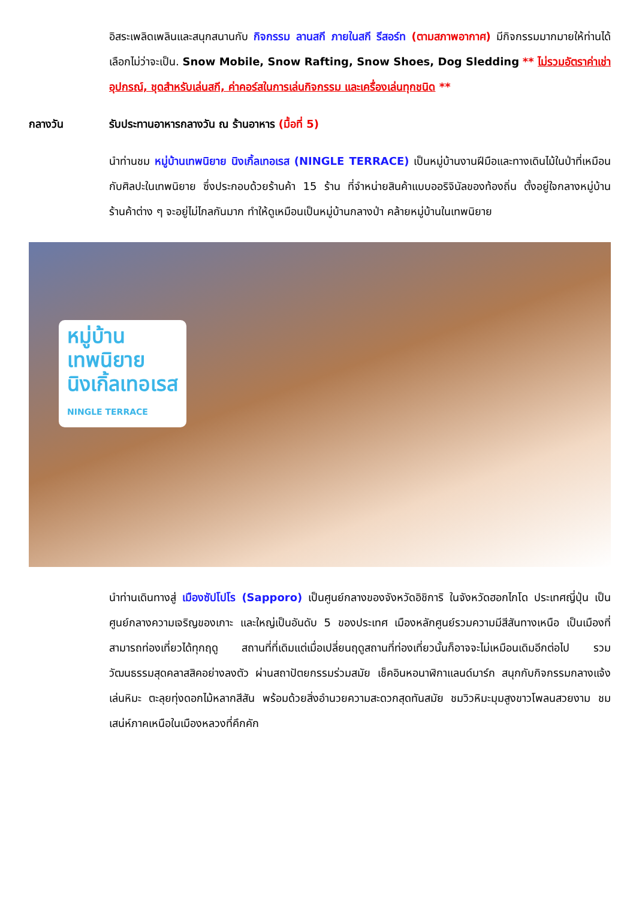อิสระเพลิดเพลินและสนุกสนานกับ กิจกรรม ลานสกี ภายในสกี รีสอร์ท (ตามสภาพอากาศ) มีกิจกรรมมากมายให้ท่านได้เลือกไม่ว่าจะเป็น. Snow Mobile, Snow Rafting, Snow Shoes, Dog Sledding ** ไม่รวมอัตราค่าเช่าอุปกรณ์, ชุดสำหรับเล่นสกี, ค่าคอร์สในการเล่นกิจกรรม และเครื่องเล่นทุกชนิด **
กลางวัน รับประทานอาหารกลางวัน ณ ร้านอาหาร (มื้อที่ 5)
นำท่านชม หมู่บ้านเทพนิยาย นิงเกิ้ลเทอเรส (NINGLE TERRACE) เป็นหมู่บ้านงานฝีมือและทางเดินไม้ในป่าที่เหมือนกับศิลปะในเทพนิยาย ซึ่งประกอบด้วยร้านค้า 15 ร้าน ที่จำหน่ายสินค้าแบบออริจินัลของท้องถิ่น ตั้งอยู่ใจกลางหมู่บ้าน ร้านค้าต่าง ๆ จะอยู่ไม่ไกลกันมาก ทำให้ดูเหมือนเป็นหมู่บ้านกลางป่า คล้ายหมู่บ้านในเทพนิยาย
หมู่บ้าน
เทพนิยาย
นิงเกิ้ลเทอเรส
NINGLE TERRACE
นำท่านเดินทางสู่ เมืองซัปโปโร (Sapporo) เป็นศูนย์กลางของจังหวัดอิชิการิ ในจังหวัดฮอกไกโด ประเทศญี่ปุ่น เป็นศูนย์กลางความเจริญของเกาะ และใหญ่เป็นอันดับ 5 ของประเทศ เมืองหลักศูนย์รวมความมีสีสันทางเหนือ เป็นเมืองที่สามารถท่องเที่ยวได้ทุกฤดู สถานที่ที่เดิมแต่เมื่อเปลี่ยนฤดูสถานที่ท่องเที่ยวนั้นก็อาจจะไม่เหมือนเดิมอีกต่อไป รวมวัฒนธรรมสุดคลาสสิคอย่างลงตัว ผ่านสถาปัตยกรรมร่วมสมัย เช็คอินหอนาฬิกาแลนด์มาร์ก สนุกกับกิจกรรมกลางแจ้ง เล่นหิมะ ตะลุยทุ่งดอกไม้หลากสีสัน พร้อมด้วยสิ่งอำนวยความสะดวกสุดทันสมัย ชมวิวหิมะมุมสูงขาวโพลนสวยงาม ชมเสน่ห์ภาคเหนือในเมืองหลวงที่คึกคัก